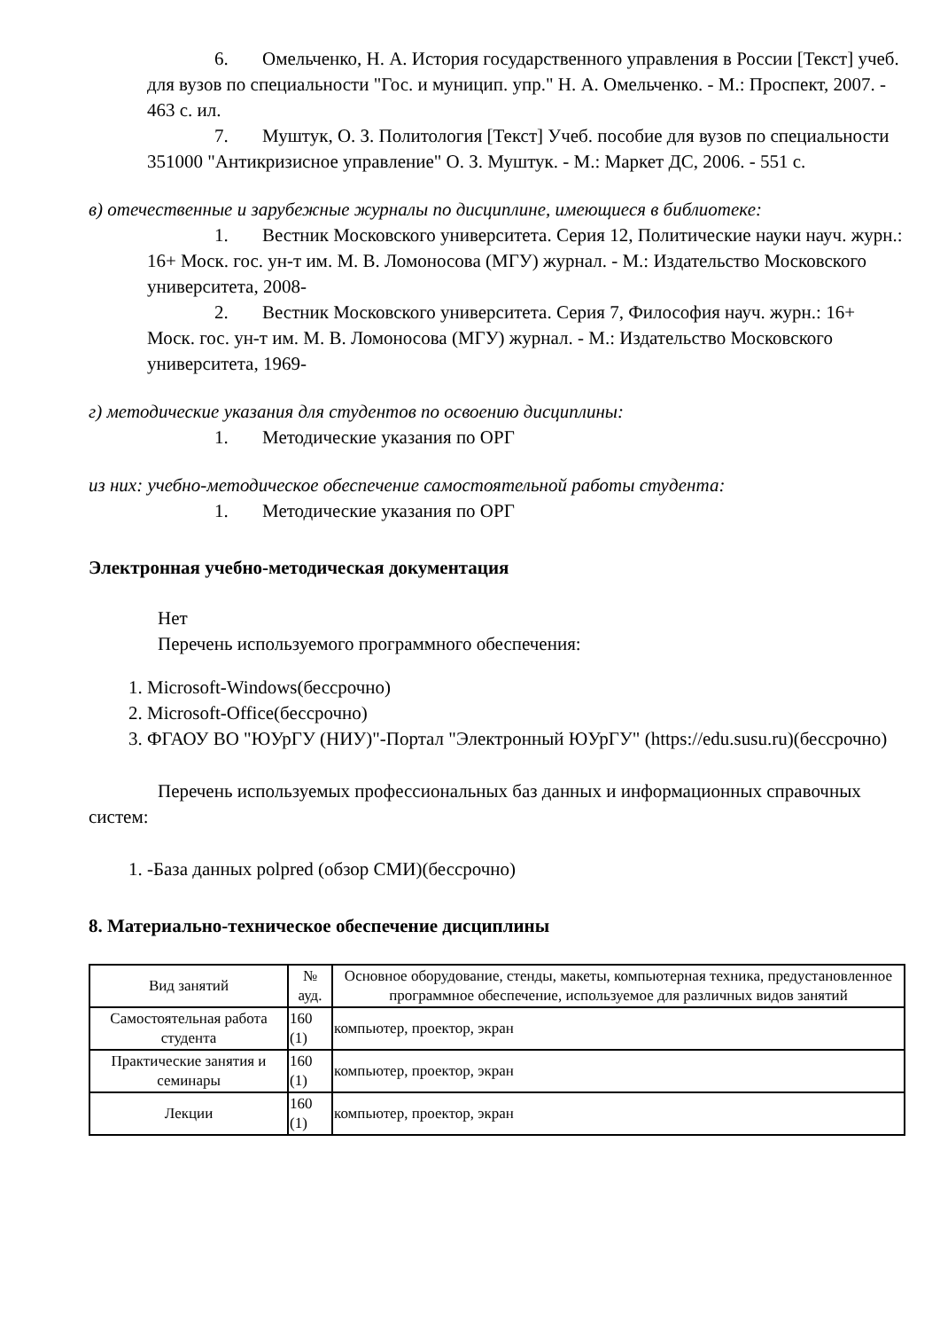6. Омельченко, Н. А. История государственного управления в России [Текст] учеб. для вузов по специальности "Гос. и муницип. упр." Н. А. Омельченко. - М.: Проспект, 2007. - 463 с. ил.
7. Муштук, О. З. Политология [Текст] Учеб. пособие для вузов по специальности 351000 "Антикризисное управление" О. З. Муштук. - М.: Маркет ДС, 2006. - 551 с.
в) отечественные и зарубежные журналы по дисциплине, имеющиеся в библиотеке:
1. Вестник Московского университета. Серия 12, Политические науки науч. журн.: 16+ Моск. гос. ун-т им. М. В. Ломоносова (МГУ) журнал. - М.: Издательство Московского университета, 2008-
2. Вестник Московского университета. Серия 7, Философия науч. журн.: 16+ Моск. гос. ун-т им. М. В. Ломоносова (МГУ) журнал. - М.: Издательство Московского университета, 1969-
г) методические указания для студентов по освоению дисциплины:
1. Методические указания по ОРГ
из них: учебно-методическое обеспечение самостоятельной работы студента:
1. Методические указания по ОРГ
Электронная учебно-методическая документация
Нет
Перечень используемого программного обеспечения:
1. Microsoft-Windows(бессрочно)
2. Microsoft-Office(бессрочно)
3. ФГАОУ ВО "ЮУрГУ (НИУ)"-Портал "Электронный ЮУрГУ" (https://edu.susu.ru)(бессрочно)
Перечень используемых профессиональных баз данных и информационных справочных систем:
1. -База данных polpred (обзор СМИ)(бессрочно)
8. Материально-техническое обеспечение дисциплины
| Вид занятий | № ауд. | Основное оборудование, стенды, макеты, компьютерная техника, предустановленное программное обеспечение, используемое для различных видов занятий |
| --- | --- | --- |
| Самостоятельная работа студента | 160 (1) | компьютер, проектор, экран |
| Практические занятия и семинары | 160 (1) | компьютер, проектор, экран |
| Лекции | 160 (1) | компьютер, проектор, экран |